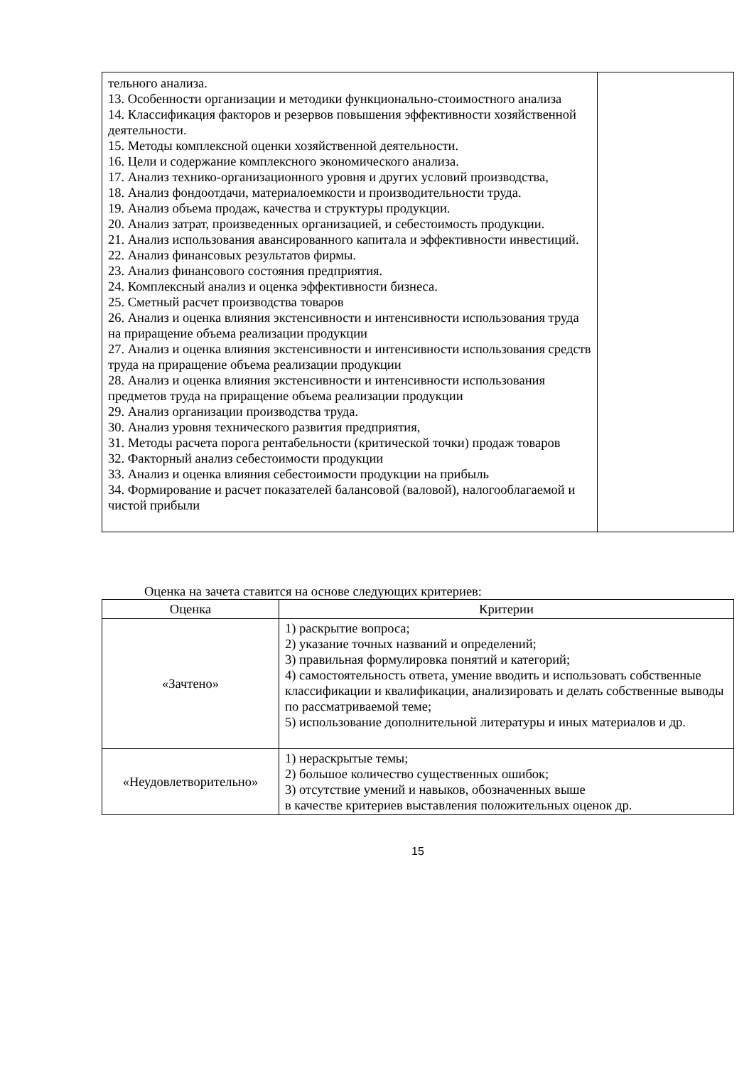| тельного анализа. 13. Особенности организации и методики функционально-стоимостного анализа 14. Классификация факторов и резервов повышения эффективности хозяйственной деятельности. 15. Методы комплексной оценки хозяйственной деятельности. 16. Цели и содержание комплексного экономического анализа. 17. Анализ технико-организационного уровня и других условий производства, 18. Анализ фондоотдачи, материалоемкости и производительности труда. 19. Анализ объема продаж, качества и структуры продукции. 20. Анализ затрат, произведенных организацией, и себестоимость продукции. 21. Анализ использования авансированного капитала и эффективности инвестиций. 22. Анализ финансовых результатов фирмы. 23. Анализ финансового состояния предприятия. 24. Комплексный анализ и оценка эффективности бизнеса. 25. Сметный расчет производства товаров 26. Анализ и оценка влияния экстенсивности и интенсивности использования труда на приращение объема реализации продукции 27. Анализ и оценка влияния экстенсивности и интенсивности использования средств труда на приращение объема реализации продукции 28. Анализ и оценка влияния экстенсивности и интенсивности использования предметов труда на приращение объема реализации продукции 29. Анализ организации производства труда. 30. Анализ уровня технического развития предприятия, 31. Методы расчета порога рентабельности (критической точки) продаж товаров 32. Факторный анализ себестоимости продукции 33. Анализ и оценка влияния себестоимости продукции на прибыль 34. Формирование и расчет показателей балансовой (валовой), налогооблагаемой и чистой прибыли | |
Оценка на зачета ставится на основе следующих критериев:
| Оценка | Критерии |
| --- | --- |
| «Зачтено» | 1) раскрытие вопроса; 2) указание точных названий и определений; 3) правильная формулировка понятий и категорий; 4) самостоятельность ответа, умение вводить и использовать собственные классификации и квалификации, анализировать и делать собственные выводы по рассматриваемой теме; 5) использование дополнительной литературы и иных материалов и др. |
| «Неудовлетворительно» | 1) нераскрытые темы; 2) большое количество существенных ошибок; 3) отсутствие умений и навыков, обозначенных выше в качестве критериев выставления положительных оценок др. |
15